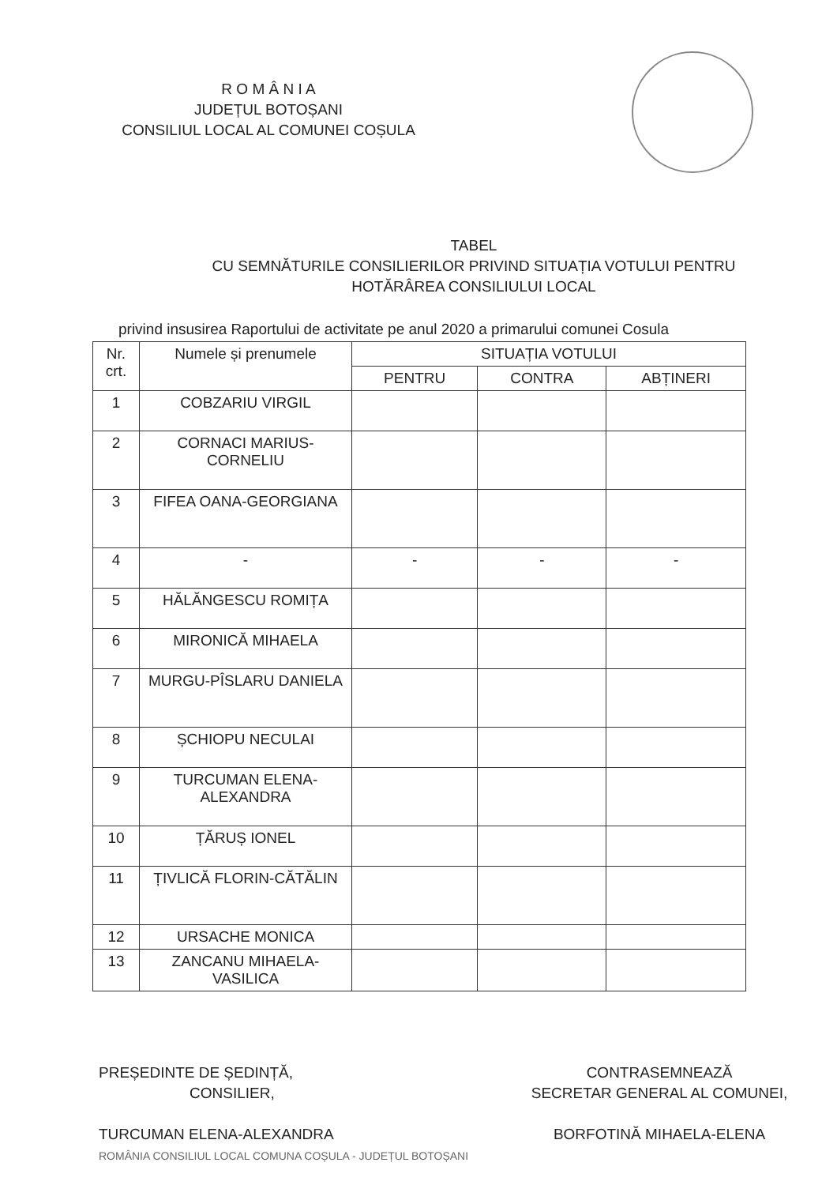R O M Â N I A
JUDEȚUL BOTOȘANI
CONSILIUL LOCAL AL COMUNEI COȘULA
TABEL
CU SEMNĂTURILE CONSILIERILOR PRIVIND SITUAȚIA VOTULUI PENTRU
HOTĂRÂREA CONSILIULUI LOCAL
privind insusirea Raportului de activitate pe anul 2020 a primarului comunei Cosula
| Nr. crt. | Numele și prenumele | SITUAȚIA VOTULUI | | |
| --- | --- | --- | --- | --- |
| | | PENTRU | CONTRA | ABȚINERI |
| 1 | COBZARIU VIRGIL | | | |
| 2 | CORNACI MARIUS-CORNELIU | | | |
| 3 | FIFEA OANA-GEORGIANA | | | |
| 4 | - | - | - | - |
| 5 | HĂLĂNGESCU ROMIȚA | | | |
| 6 | MIRONICĂ MIHAELA | | | |
| 7 | MURGU-PÎSLARU DANIELA | | | |
| 8 | ȘCHIOPU NECULAI | | | |
| 9 | TURCUMAN ELENA-ALEXANDRA | | | |
| 10 | ȚĂRUȘ IONEL | | | |
| 11 | ȚIVLICĂ FLORIN-CĂTĂLIN | | | |
| 12 | URSACHE MONICA | | | |
| 13 | ZANCANU MIHAELA-VASILICA | | | |
PREȘEDINTE DE ȘEDINȚĂ,
CONSILIER,
TURCUMAN ELENA-ALEXANDRA
ROMÂNIA CONSILIUL LOCAL COMUNA COȘULA - JUDEȚUL BOTOȘANI
CONTRASEMNEAZĂ
SECRETAR GENERAL AL COMUNEI,
BORFOTINĂ MIHAELA-ELENA